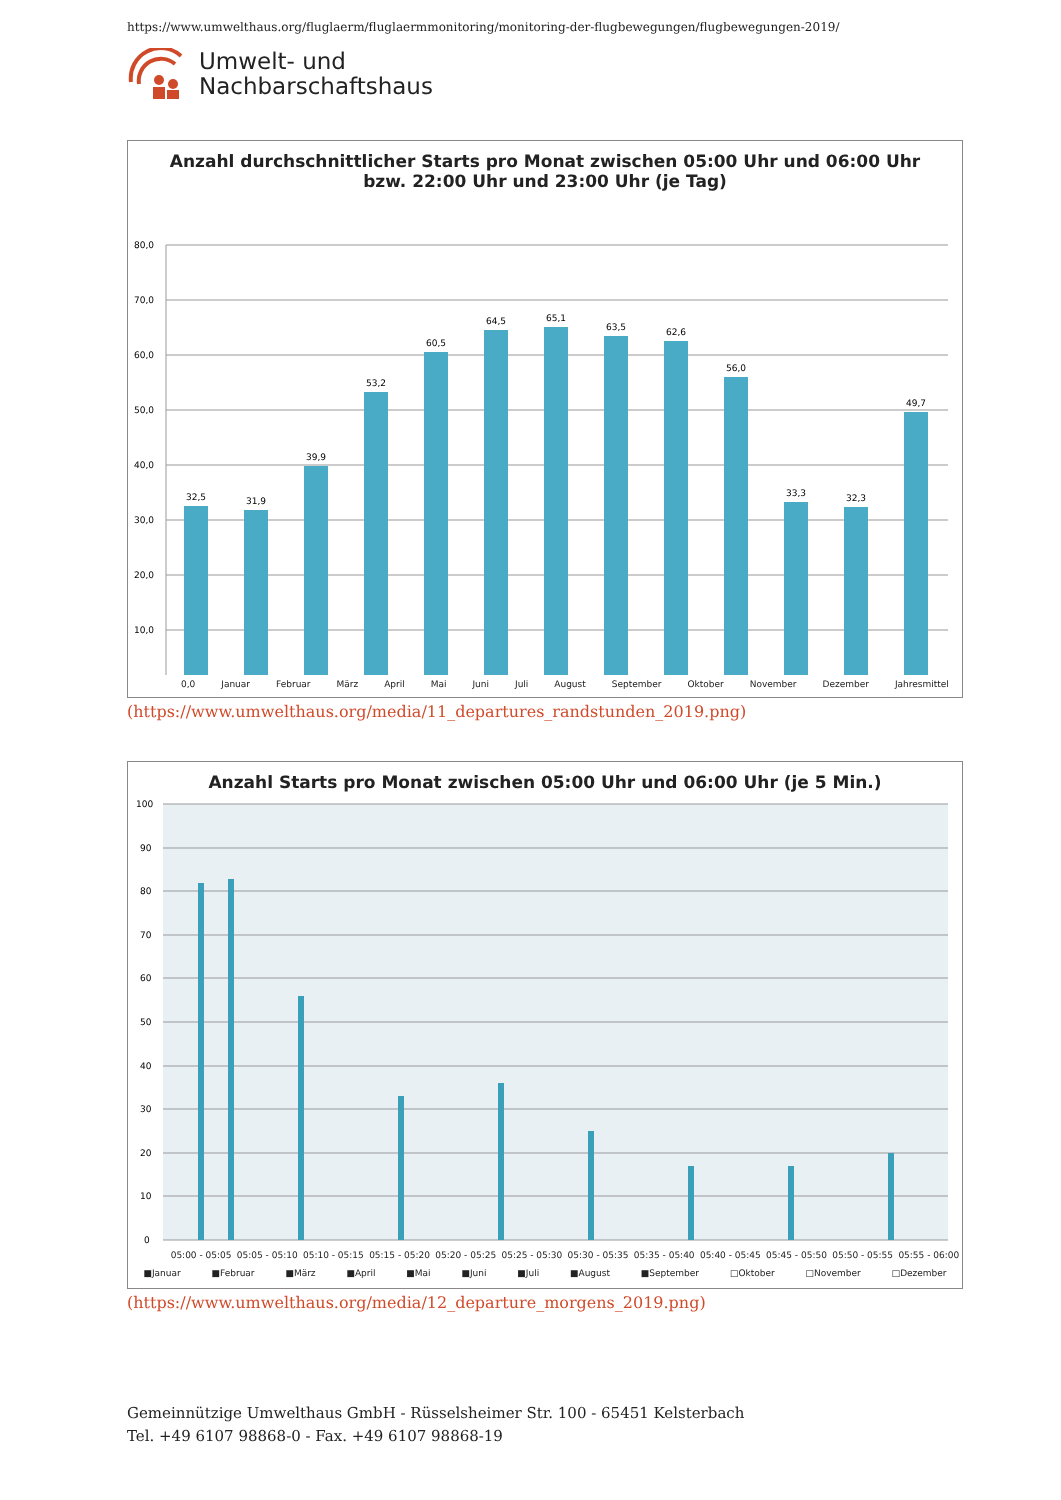https://www.umwelthaus.org/fluglaerm/fluglaermmonitoring/monitoring-der-flugbewegungen/flugbewegungen-2019/
Umwelt- und
Nachbarschaftshaus
Anzahl durchschnittlicher Starts pro Monat zwischen 05:00 Uhr und 06:00 Uhr
bzw. 22:00 Uhr und 23:00 Uhr (je Tag)
80,0
70,0
60,0
50,0
40,0
30,0
20,0
10,0
32,5
31,9
39,9
53,2
60,5
64,5
65,1
63,5
62,6
56,0
33,3
32,3
49,7
0,0 Januar Februar März April Mai Juni Juli August September Oktober November Dezember Jahresmittel
(https://www.umwelthaus.org/media/11_departures_randstunden_2019.png)
Anzahl Starts pro Monat zwischen 05:00 Uhr und 06:00 Uhr (je 5 Min.)
100
90
80
70
60
50
40
30
20
10
0
05:00 - 05:05 05:05 - 05:10 05:10 - 05:15 05:15 - 05:20 05:20 - 05:25 05:25 - 05:30 05:30 - 05:35 05:35 - 05:40 05:40 - 05:45 05:45 - 05:50 05:50 - 05:55 05:55 - 06:00
■Januar ■Februar ■März ■April ■Mai ■Juni ■Juli ■August ■September □Oktober □November □Dezember
(https://www.umwelthaus.org/media/12_departure_morgens_2019.png)
Gemeinnützige Umwelthaus GmbH - Rüsselsheimer Str. 100 - 65451 Kelsterbach
Tel. +49 6107 98868-0 - Fax. +49 6107 98868-19